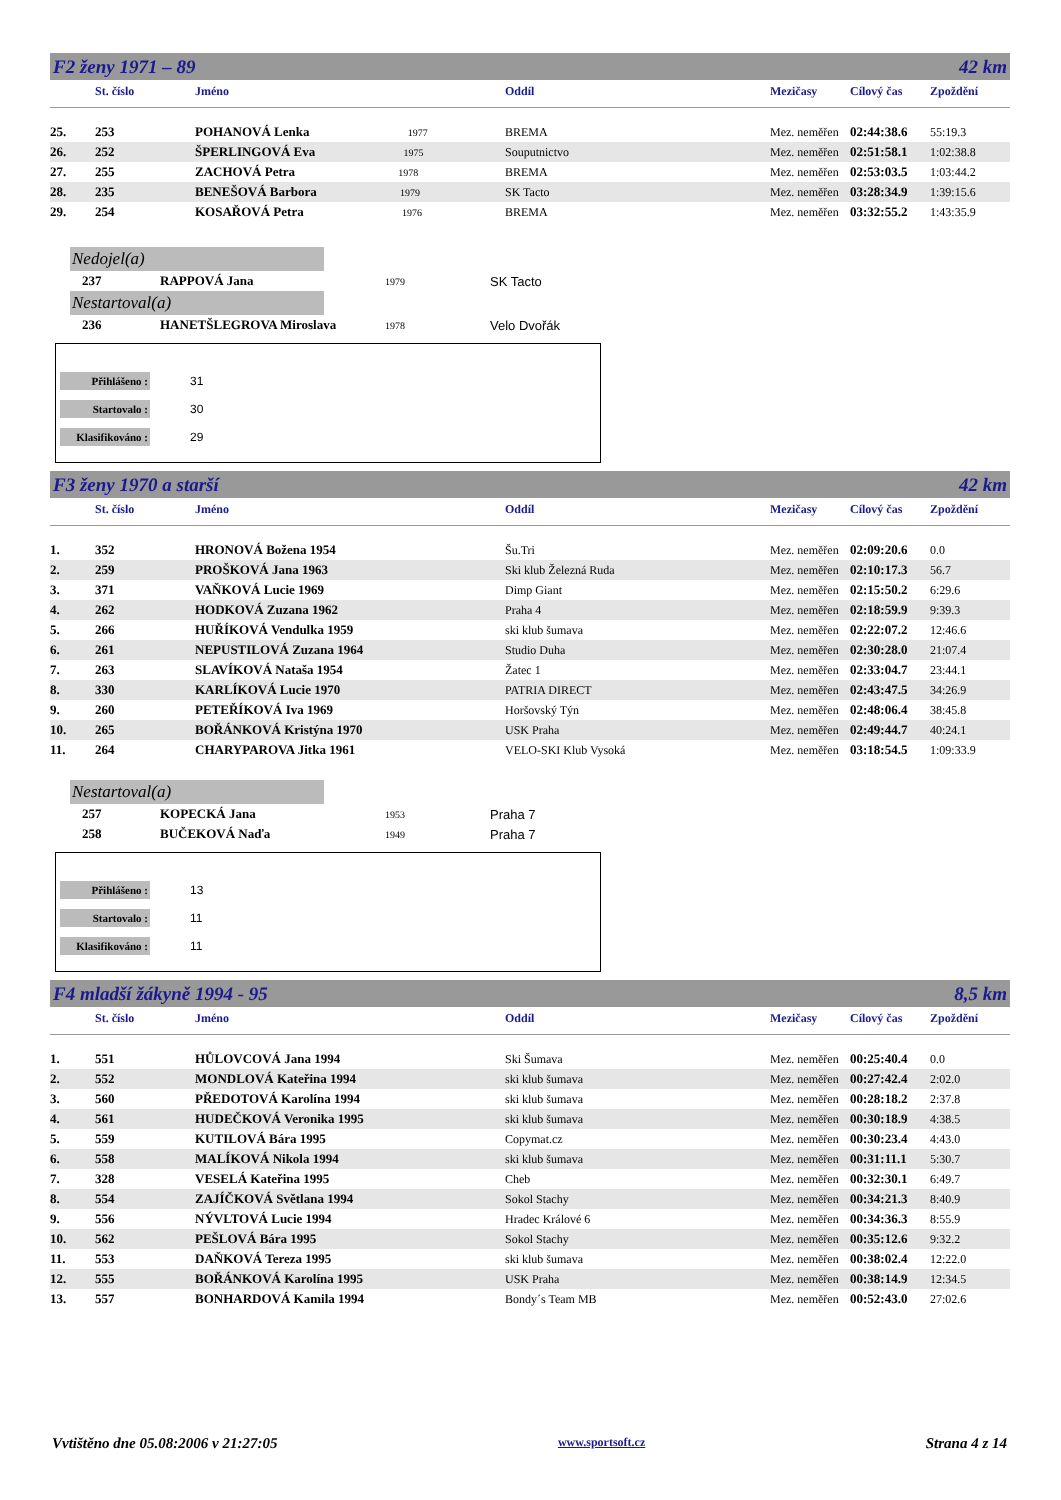F2 ženy 1971 – 89 42 km
| | St. číslo | Jméno | Oddíl | Mezičasy | Cílový čas | Zpoždění |
| --- | --- | --- | --- | --- | --- | --- |
| 25. | 253 | POHANOVÁ Lenka 1977 | BREMA | Mez. neměřen | 02:44:38.6 | 55:19.3 |
| 26. | 252 | ŠPERLINGOVÁ Eva 1975 | Souputnictvo | Mez. neměřen | 02:51:58.1 | 1:02:38.8 |
| 27. | 255 | ZACHOVÁ Petra 1978 | BREMA | Mez. neměřen | 02:53:03.5 | 1:03:44.2 |
| 28. | 235 | BENEŠOVÁ Barbora 1979 | SK Tacto | Mez. neměřen | 03:28:34.9 | 1:39:15.6 |
| 29. | 254 | KOSAŘOVÁ Petra 1976 | BREMA | Mez. neměřen | 03:32:55.2 | 1:43:35.9 |
Nedojel(a)
237 RAPPOVÁ Jana 1979 SK Tacto
Nestartoval(a)
236 HANETŠLEGROVA Miroslava 1978 Velo Dvořák
Přihlášeno : 31
Startovalo : 30
Klasifikováno : 29
F3 ženy 1970 a starší 42 km
| | St. číslo | Jméno | Oddíl | Mezičasy | Cílový čas | Zpoždění |
| --- | --- | --- | --- | --- | --- | --- |
| 1. | 352 | HRONOVÁ Božena 1954 | Šu.Tri | Mez. neměřen | 02:09:20.6 | 0.0 |
| 2. | 259 | PROŠKOVÁ Jana 1963 | Ski klub Železná Ruda | Mez. neměřen | 02:10:17.3 | 56.7 |
| 3. | 371 | VAŇKOVÁ Lucie 1969 | Dimp Giant | Mez. neměřen | 02:15:50.2 | 6:29.6 |
| 4. | 262 | HODKOVÁ Zuzana 1962 | Praha 4 | Mez. neměřen | 02:18:59.9 | 9:39.3 |
| 5. | 266 | HUŘÍKOVÁ Vendulka 1959 | ski klub šumava | Mez. neměřen | 02:22:07.2 | 12:46.6 |
| 6. | 261 | NEPUSTILOVÁ Zuzana 1964 | Studio Duha | Mez. neměřen | 02:30:28.0 | 21:07.4 |
| 7. | 263 | SLAVÍKOVÁ Nataša 1954 | Žatec 1 | Mez. neměřen | 02:33:04.7 | 23:44.1 |
| 8. | 330 | KARLÍKOVÁ Lucie 1970 | PATRIA DIRECT | Mez. neměřen | 02:43:47.5 | 34:26.9 |
| 9. | 260 | PETEŘÍKOVÁ Iva 1969 | Horšovský Týn | Mez. neměřen | 02:48:06.4 | 38:45.8 |
| 10. | 265 | BOŘÁNKOVÁ Kristýna 1970 | USK Praha | Mez. neměřen | 02:49:44.7 | 40:24.1 |
| 11. | 264 | CHARYPAROVA Jitka 1961 | VELO-SKI Klub Vysoká | Mez. neměřen | 03:18:54.5 | 1:09:33.9 |
Nestartoval(a)
257 KOPECKÁ Jana 1953 Praha 7
258 BUČEKOVÁ Naďa 1949 Praha 7
Přihlášeno : 13
Startovalo : 11
Klasifikováno : 11
F4 mladší žákyně 1994 - 95 8,5 km
| | St. číslo | Jméno | Oddíl | Mezičasy | Cílový čas | Zpoždění |
| --- | --- | --- | --- | --- | --- | --- |
| 1. | 551 | HŮLOVCOVÁ Jana 1994 | Ski Šumava | Mez. neměřen | 00:25:40.4 | 0.0 |
| 2. | 552 | MONDLOVÁ Kateřina 1994 | ski klub šumava | Mez. neměřen | 00:27:42.4 | 2:02.0 |
| 3. | 560 | PŘEDOTOVÁ Karolína 1994 | ski klub šumava | Mez. neměřen | 00:28:18.2 | 2:37.8 |
| 4. | 561 | HUDEČKOVÁ Veronika 1995 | ski klub šumava | Mez. neměřen | 00:30:18.9 | 4:38.5 |
| 5. | 559 | KUTILOVÁ Bára 1995 | Copymat.cz | Mez. neměřen | 00:30:23.4 | 4:43.0 |
| 6. | 558 | MALÍKOVÁ Nikola 1994 | ski klub šumava | Mez. neměřen | 00:31:11.1 | 5:30.7 |
| 7. | 328 | VESELÁ Kateřina 1995 | Cheb | Mez. neměřen | 00:32:30.1 | 6:49.7 |
| 8. | 554 | ZAJÍČKOVÁ Světlana 1994 | Sokol Stachy | Mez. neměřen | 00:34:21.3 | 8:40.9 |
| 9. | 556 | NÝVLTOVÁ Lucie 1994 | Hradec Králové 6 | Mez. neměřen | 00:34:36.3 | 8:55.9 |
| 10. | 562 | PEŠLOVÁ Bára 1995 | Sokol Stachy | Mez. neměřen | 00:35:12.6 | 9:32.2 |
| 11. | 553 | DAŇKOVÁ Tereza 1995 | ski klub šumava | Mez. neměřen | 00:38:02.4 | 12:22.0 |
| 12. | 555 | BOŘÁNKOVÁ Karolína 1995 | USK Praha | Mez. neměřen | 00:38:14.9 | 12:34.5 |
| 13. | 557 | BONHARDOVÁ Kamila 1994 | Bondy´s Team MB | Mez. neměřen | 00:52:43.0 | 27:02.6 |
Vvtištěno dne 05.08:2006 v 21:27:05 www.sportsoft.cz Strana 4 z 14